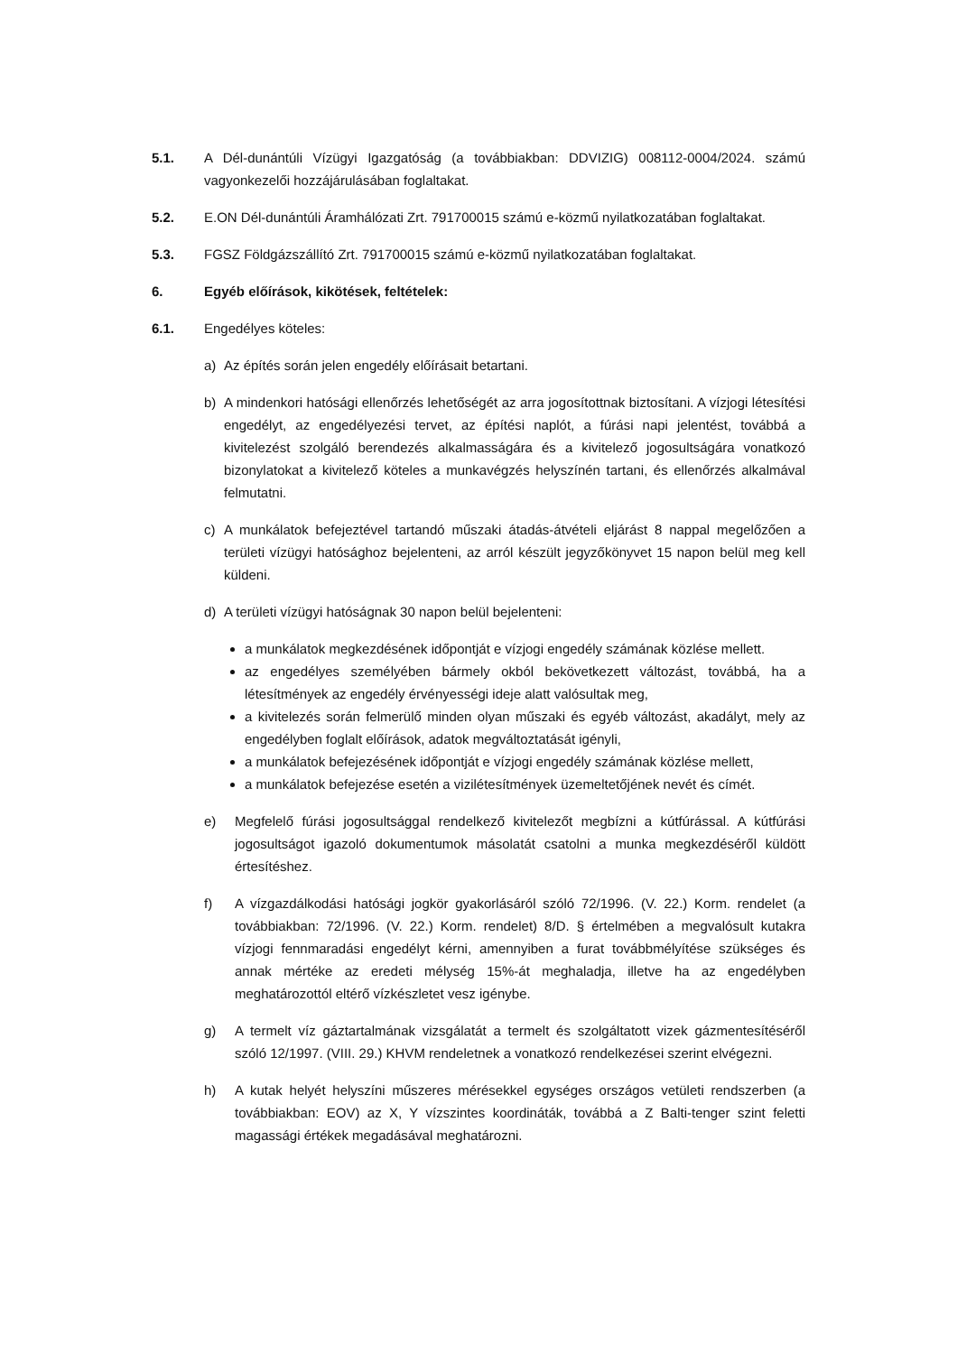5.1. A Dél-dunántúli Vízügyi Igazgatóság (a továbbiakban: DDVIZIG) 008112-0004/2024. számú vagyonkezelői hozzájárulásában foglaltakat.
5.2. E.ON Dél-dunántúli Áramhálózati Zrt. 791700015 számú e-közmű nyilatkozatában foglaltakat.
5.3. FGSZ Földgázszállító Zrt. 791700015 számú e-közmű nyilatkozatában foglaltakat.
6. Egyéb előírások, kikötések, feltételek:
6.1. Engedélyes köteles:
a) Az építés során jelen engedély előírásait betartani.
b) A mindenkori hatósági ellenőrzés lehetőségét az arra jogosítottnak biztosítani. A vízjogi létesítési engedélyt, az engedélyezési tervet, az építési naplót, a fúrási napi jelentést, továbbá a kivitelezést szolgáló berendezés alkalmasságára és a kivitelező jogosultságára vonatkozó bizonylatokat a kivitelező köteles a munkavégzés helyszínén tartani, és ellenőrzés alkalmával felmutatni.
c) A munkálatok befejeztével tartandó műszaki átadás-átvételi eljárást 8 nappal megelőzően a területi vízügyi hatósághoz bejelenteni, az arról készült jegyzőkönyvet 15 napon belül meg kell küldeni.
d) A területi vízügyi hatóságnak 30 napon belül bejelenteni:
a munkálatok megkezdésének időpontját e vízjogi engedély számának közlése mellett.
az engedélyes személyében bármely okból bekövetkezett változást, továbbá, ha a létesítmények az engedély érvényességi ideje alatt valósultak meg,
a kivitelezés során felmerülő minden olyan műszaki és egyéb változást, akadályt, mely az engedélyben foglalt előírások, adatok megváltoztatását igényli,
a munkálatok befejezésének időpontját e vízjogi engedély számának közlése mellett,
a munkálatok befejezése esetén a vizilétesítmények üzemeltetőjének nevét és címét.
e) Megfelelő fúrási jogosultsággal rendelkező kivitelezőt megbízni a kútfúrással. A kútfúrási jogosultságot igazoló dokumentumok másolatát csatolni a munka megkezdéséről küldött értesítéshez.
f) A vízgazdálkodási hatósági jogkör gyakorlásáról szóló 72/1996. (V. 22.) Korm. rendelet (a továbbiakban: 72/1996. (V. 22.) Korm. rendelet) 8/D. § értelmében a megvalósult kutakra vízjogi fennmaradási engedélyt kérni, amennyiben a furat továbbmélyítése szükséges és annak mértéke az eredeti mélység 15%-át meghaladja, illetve ha az engedélyben meghatározottól eltérő vízkészletet vesz igénybe.
g) A termelt víz gáztartalmának vizsgálatát a termelt és szolgáltatott vizek gázmentesítéséről szóló 12/1997. (VIII. 29.) KHVM rendeletnek a vonatkozó rendelkezései szerint elvégezni.
h) A kutak helyét helyszíni műszeres mérésekkel egységes országos vetületi rendszerben (a továbbiakban: EOV) az X, Y vízszintes koordináták, továbbá a Z Balti-tenger szint feletti magassági értékek megadásával meghatározni.